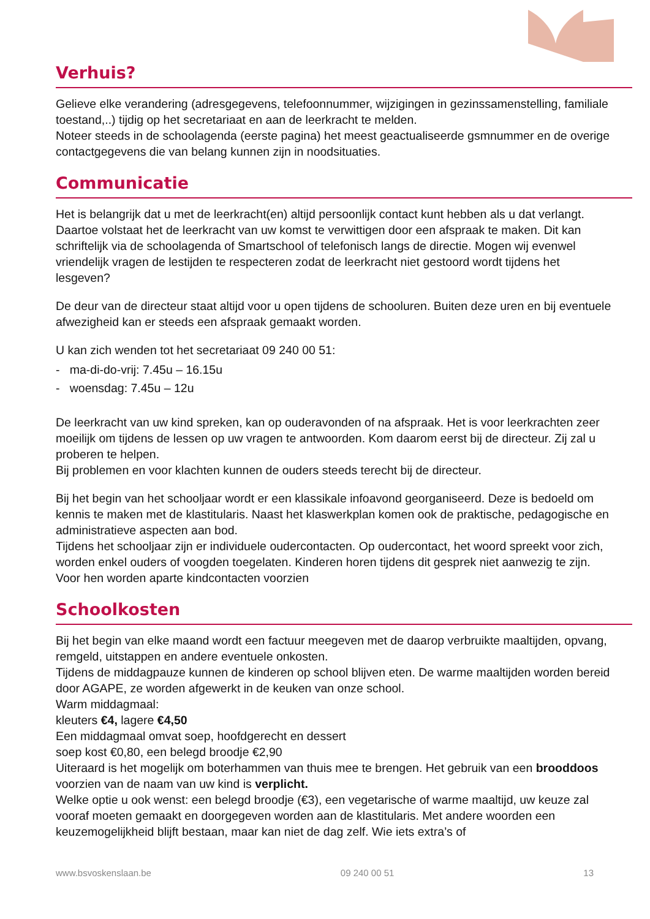Verhuis?
Gelieve elke verandering (adresgegevens, telefoonnummer, wijzigingen in gezinssamenstelling, familiale toestand,..) tijdig op het secretariaat en aan de leerkracht te melden.
Noteer steeds in de schoolagenda (eerste pagina) het meest geactualiseerde gsmnummer en de overige contactgegevens die van belang kunnen zijn in noodsituaties.
Communicatie
Het is belangrijk dat u met de leerkracht(en) altijd persoonlijk contact kunt hebben als u dat verlangt. Daartoe volstaat het de leerkracht van uw komst te verwittigen door een afspraak te maken. Dit kan schriftelijk via de schoolagenda of Smartschool of telefonisch langs de directie. Mogen wij evenwel vriendelijk vragen de lestijden te respecteren zodat de leerkracht niet gestoord wordt tijdens het lesgeven?
De deur van de directeur staat altijd voor u open tijdens de schooluren. Buiten deze uren en bij eventuele afwezigheid kan er steeds een afspraak gemaakt worden.
U kan zich wenden tot het secretariaat 09 240 00 51:
- ma-di-do-vrij: 7.45u – 16.15u
- woensdag: 7.45u – 12u
De leerkracht van uw kind spreken, kan op ouderavonden of na afspraak. Het is voor leerkrachten zeer moeilijk om tijdens de lessen op uw vragen te antwoorden. Kom daarom eerst bij de directeur. Zij zal u proberen te helpen.
Bij problemen en voor klachten kunnen de ouders steeds terecht bij de directeur.
Bij het begin van het schooljaar wordt er een klassikale infoavond georganiseerd. Deze is bedoeld om kennis te maken met de klastitularis. Naast het klaswerkplan komen ook de praktische, pedagogische en administratieve aspecten aan bod.
Tijdens het schooljaar zijn er individuele oudercontacten. Op oudercontact, het woord spreekt voor zich, worden enkel ouders of voogden toegelaten. Kinderen horen tijdens dit gesprek niet aanwezig te zijn. Voor hen worden aparte kindcontacten voorzien
Schoolkosten
Bij het begin van elke maand wordt een factuur meegeven met de daarop verbruikte maaltijden, opvang, remgeld, uitstappen en andere eventuele onkosten.
Tijdens de middagpauze kunnen de kinderen op school blijven eten. De warme maaltijden worden bereid door AGAPE, ze worden afgewerkt in de keuken van onze school.
Warm middagmaal:
kleuters €4, lagere €4,50
Een middagmaal omvat soep, hoofdgerecht en dessert
soep kost €0,80, een belegd broodje €2,90
Uiteraard is het mogelijk om boterhammen van thuis mee te brengen. Het gebruik van een brooddoos voorzien van de naam van uw kind is verplicht.
Welke optie u ook wenst: een belegd broodje (€3), een vegetarische of warme maaltijd, uw keuze zal vooraf moeten gemaakt en doorgegeven worden aan de klastitularis. Met andere woorden een keuzemogelijkheid blijft bestaan, maar kan niet de dag zelf. Wie iets extra’s of
www.bsvoskenslaan.be 09 240 00 51 13